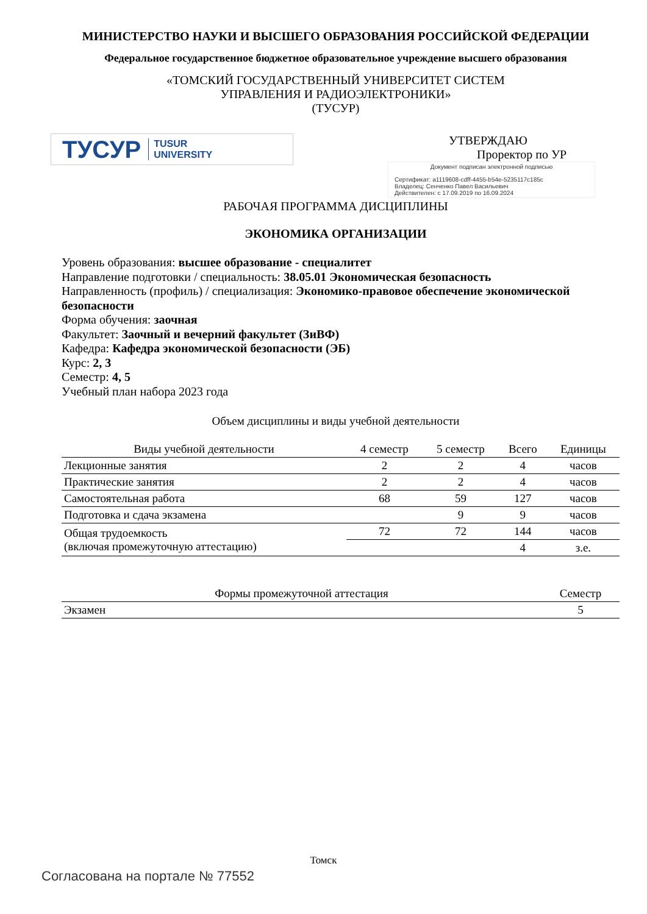МИНИСТЕРСТВО НАУКИ И ВЫСШЕГО ОБРАЗОВАНИЯ РОССИЙСКОЙ ФЕДЕРАЦИИ
Федеральное государственное бюджетное образовательное учреждение высшего образования
«ТОМСКИЙ ГОСУДАРСТВЕННЫЙ УНИВЕРСИТЕТ СИСТЕМ
УПРАВЛЕНИЯ И РАДИОЭЛЕКТРОНИКИ»
(ТУСУР)
ТУСУР TUSUR
UNIVERSITY
УТВЕРЖДАЮ
Проректор по УР
Документ подписан электронной подписью
Сертификат: a1119608-cdff-4455-b54e-5235117c185c
Владелец: Сенченко Павел Васильевич
Действителен: с 17.09.2019 по 16.09.2024
РАБОЧАЯ ПРОГРАММА ДИСЦИПЛИНЫ
ЭКОНОМИКА ОРГАНИЗАЦИИ
Уровень образования: высшее образование - специалитет
Направление подготовки / специальность: 38.05.01 Экономическая безопасность
Направленность (профиль) / специализация: Экономико-правовое обеспечение экономической безопасности
Форма обучения: заочная
Факультет: Заочный и вечерний факультет (ЗиВФ)
Кафедра: Кафедра экономической безопасности (ЭБ)
Курс: 2, 3
Семестр: 4, 5
Учебный план набора 2023 года
Объем дисциплины и виды учебной деятельности
| Виды учебной деятельности | 4 семестр | 5 семестр | Всего | Единицы |
| --- | --- | --- | --- | --- |
| Лекционные занятия | 2 | 2 | 4 | часов |
| Практические занятия | 2 | 2 | 4 | часов |
| Самостоятельная работа | 68 | 59 | 127 | часов |
| Подготовка и сдача экзамена | | 9 | 9 | часов |
| Общая трудоемкость (включая промежуточную аттестацию) | 72 | 72 | 144 | часов |
| | | | 4 | з.е. |
| Формы промежуточной аттестация | Семестр |
| --- | --- |
| Экзамен | 5 |
Томск
Согласована на портале № 77552